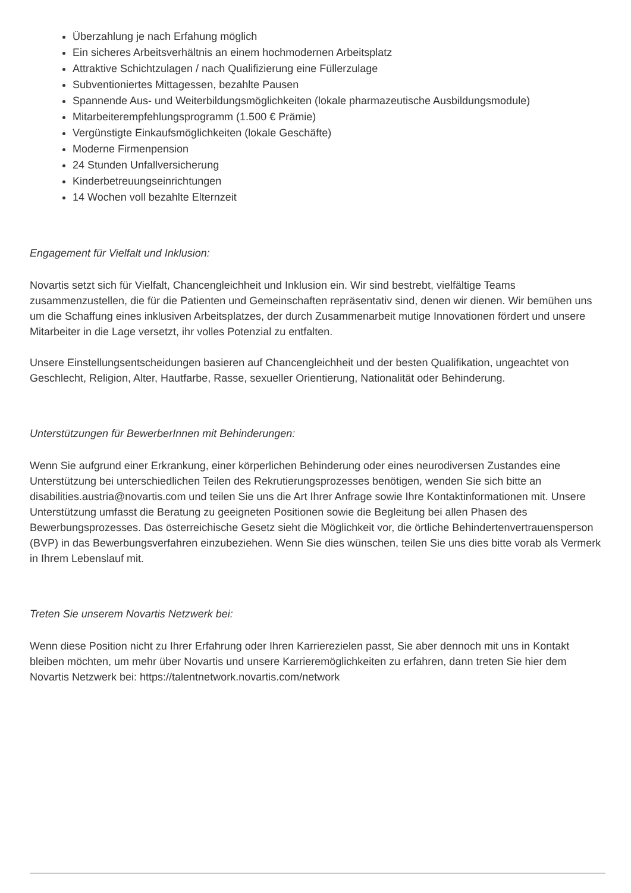Überzahlung je nach Erfahung möglich
Ein sicheres Arbeitsverhältnis an einem hochmodernen Arbeitsplatz
Attraktive Schichtzulagen / nach Qualifizierung eine Füllerzulage
Subventioniertes Mittagessen, bezahlte Pausen
Spannende Aus- und Weiterbildungsmöglichkeiten (lokale pharmazeutische Ausbildungsmodule)
Mitarbeiterempfehlungsprogramm (1.500 € Prämie)
Vergünstigte Einkaufsmöglichkeiten (lokale Geschäfte)
Moderne Firmenpension
24 Stunden Unfallversicherung
Kinderbetreuungseinrichtungen
14 Wochen voll bezahlte Elternzeit
Engagement für Vielfalt und Inklusion:
Novartis setzt sich für Vielfalt, Chancengleichheit und Inklusion ein. Wir sind bestrebt, vielfältige Teams zusammenzustellen, die für die Patienten und Gemeinschaften repräsentativ sind, denen wir dienen. Wir bemühen uns um die Schaffung eines inklusiven Arbeitsplatzes, der durch Zusammenarbeit mutige Innovationen fördert und unsere Mitarbeiter in die Lage versetzt, ihr volles Potenzial zu entfalten.
Unsere Einstellungsentscheidungen basieren auf Chancengleichheit und der besten Qualifikation, ungeachtet von Geschlecht, Religion, Alter, Hautfarbe, Rasse, sexueller Orientierung, Nationalität oder Behinderung.
Unterstützungen für BewerberInnen mit Behinderungen:
Wenn Sie aufgrund einer Erkrankung, einer körperlichen Behinderung oder eines neurodiversen Zustandes eine Unterstützung bei unterschiedlichen Teilen des Rekrutierungsprozesses benötigen, wenden Sie sich bitte an disabilities.austria@novartis.com und teilen Sie uns die Art Ihrer Anfrage sowie Ihre Kontaktinformationen mit. Unsere Unterstützung umfasst die Beratung zu geeigneten Positionen sowie die Begleitung bei allen Phasen des Bewerbungsprozesses. Das österreichische Gesetz sieht die Möglichkeit vor, die örtliche Behindertenvertrauensperson (BVP) in das Bewerbungsverfahren einzubeziehen. Wenn Sie dies wünschen, teilen Sie uns dies bitte vorab als Vermerk in Ihrem Lebenslauf mit.
Treten Sie unserem Novartis Netzwerk bei:
Wenn diese Position nicht zu Ihrer Erfahrung oder Ihren Karrierezielen passt, Sie aber dennoch mit uns in Kontakt bleiben möchten, um mehr über Novartis und unsere Karrieremöglichkeiten zu erfahren, dann treten Sie hier dem Novartis Netzwerk bei: https://talentnetwork.novartis.com/network